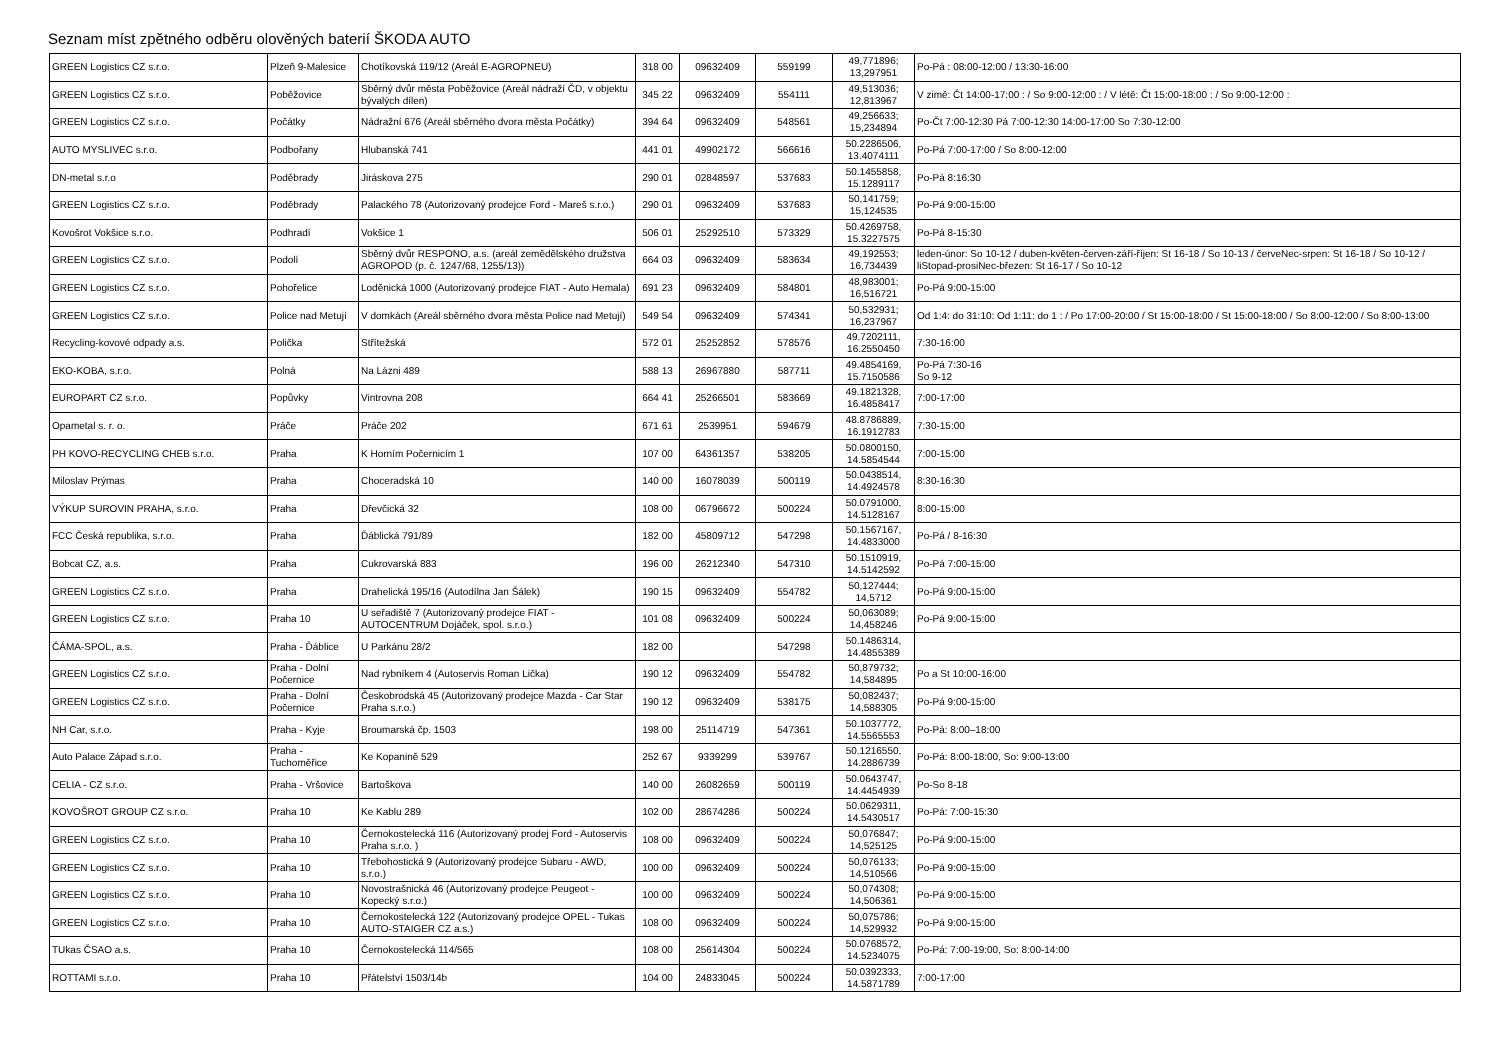Seznam míst zpětného odběru olověných baterií ŠKODA AUTO
| GREEN Logistics CZ s.r.o. | Plzeň 9-Malesice | Chotíkovská 119/12 (Areál E-AGROPNEU) | 318 00 | 09632409 | 559199 | 49,771896; 13,297951 | Po-Pá : 08:00-12:00 / 13:30-16:00 |
| GREEN Logistics CZ s.r.o. | Poběžovice | Sběrný dvůr města Poběžovice (Areál nádraží ČD, v objektu bývalých dílen) | 345 22 | 09632409 | 554111 | 49,513036; 12,813967 | V zimě: Čt 14:00-17:00 : / So 9:00-12:00 : / V létě: Čt 15:00-18:00 : / So 9:00-12:00 : |
| GREEN Logistics CZ s.r.o. | Počátky | Nádražní 676 (Areál sběrného dvora města Počátky) | 394 64 | 09632409 | 548561 | 49,256633; 15,234894 | Po-Čt 7:00-12:30 Pá 7:00-12:30 14:00-17:00 So 7:30-12:00 |
| AUTO MYSLIVEC s.r.o. | Podbořany | Hlubanská 741 | 441 01 | 49902172 | 566616 | 50.2286506, 13.4074111 | Po-Pá 7:00-17:00 / So 8:00-12:00 |
| DN-metal s.r.o | Poděbrady | Jiráskova 275 | 290 01 | 02848597 | 537683 | 50.1455858, 15.1289117 | Po-Pá 8:16:30 |
| GREEN Logistics CZ s.r.o. | Poděbrady | Palackého 78 (Autorizovaný prodejce Ford - Mareš s.r.o.) | 290 01 | 09632409 | 537683 | 50,141759; 15,124535 | Po-Pá 9:00-15:00 |
| Kovošrot Vokšice s.r.o. | Podhradí | Vokšice 1 | 506 01 | 25292510 | 573329 | 50.4269758, 15.3227575 | Po-Pá 8-15:30 |
| GREEN Logistics CZ s.r.o. | Podolí | Sběrný dvůr RESPONO, a.s. (areál zemědělského družstva AGROPOD (p. č. 1247/68, 1255/13)) | 664 03 | 09632409 | 583634 | 49,192553; 16,734439 | leden-únor: So 10-12 / duben-květen-červen-září-říjen: St 16-18 / So 10-13 / červeNec-srpen: St 16-18 / So 10-12 / liStopad-prosiNec-březen: St 16-17 / So 10-12 |
| GREEN Logistics CZ s.r.o. | Pohořelice | Loděnická 1000 (Autorizovaný prodejce FIAT - Auto Hemala) | 691 23 | 09632409 | 584801 | 48,983001; 16,516721 | Po-Pá 9:00-15:00 |
| GREEN Logistics CZ s.r.o. | Police nad Metují | V domkách (Areál sběrného dvora města Police nad Metují) | 549 54 | 09632409 | 574341 | 50,532931; 16,237967 | Od 1:4: do 31:10: Od 1:11: do 1 : / Po 17:00-20:00 / St 15:00-18:00 / St 15:00-18:00 / So 8:00-12:00 / So 8:00-13:00 |
| Recycling-kovové odpady a.s. | Polička | Střítežská | 572 01 | 25252852 | 578576 | 49.7202111, 16.2550450 | 7:30-16:00 |
| EKO-KOBA, s.r.o. | Polná | Na Lázni 489 | 588 13 | 26967880 | 587711 | 49.4854169, 15.7150586 | Po-Pá 7:30-16 So 9-12 |
| EUROPART CZ s.r.o. | Popůvky | Vintrovna 208 | 664 41 | 25266501 | 583669 | 49.1821328, 16.4858417 | 7:00-17:00 |
| Opametal s. r. o. | Práče | Práče 202 | 671 61 | 2539951 | 594679 | 48.8786889, 16.1912783 | 7:30-15:00 |
| PH KOVO-RECYCLING CHEB s.r.o. | Praha | K Horním Počernicím 1 | 107 00 | 64361357 | 538205 | 50.0800150, 14.5854544 | 7:00-15:00 |
| Miloslav Prýmas | Praha | Choceradská 10 | 140 00 | 16078039 | 500119 | 50.0438514, 14.4924578 | 8:30-16:30 |
| VÝKUP SUROVIN PRAHA, s.r.o. | Praha | Dřevčická 32 | 108 00 | 06796672 | 500224 | 50.0791000, 14.5128167 | 8:00-15:00 |
| FCC Česká republika, s.r.o. | Praha | Ďáblická 791/89 | 182 00 | 45809712 | 547298 | 50.1567167, 14.4833000 | Po-Pá / 8-16:30 |
| Bobcat CZ, a.s. | Praha | Cukrovarská 883 | 196 00 | 26212340 | 547310 | 50.1510919, 14.5142592 | Po-Pá 7:00-15:00 |
| GREEN Logistics CZ s.r.o. | Praha | Drahelická 195/16 (Autodílna Jan Šálek) | 190 15 | 09632409 | 554782 | 50,127444; 14,5712 | Po-Pá 9:00-15:00 |
| GREEN Logistics CZ s.r.o. | Praha 10 | U seřadiště 7 (Autorizovaný prodejce FIAT - AUTOCENTRUM Dojáček, spol. s.r.o.) | 101 08 | 09632409 | 500224 | 50,063089; 14,458246 | Po-Pá 9:00-15:00 |
| ČÁMA-SPOL, a.s. | Praha - Ďáblice | U Parkánu 28/2 | 182 00 | | 547298 | 50.1486314, 14.4855389 | |
| GREEN Logistics CZ s.r.o. | Praha - Dolní Počernice | Nad rybníkem 4 (Autoservis Roman Lička) | 190 12 | 09632409 | 554782 | 50,879732; 14,584895 | Po a St 10:00-16:00 |
| GREEN Logistics CZ s.r.o. | Praha - Dolní Počernice | Českobrodská 45 (Autorizovaný prodejce Mazda - Car Star Praha s.r.o.) | 190 12 | 09632409 | 538175 | 50,082437; 14,588305 | Po-Pá 9:00-15:00 |
| NH Car, s.r.o. | Praha - Kyje | Broumarská čp. 1503 | 198 00 | 25114719 | 547361 | 50.1037772, 14.5565553 | Po-Pá: 8:00–18:00 |
| Auto Palace Západ s.r.o. | Praha - Tuchoměřice | Ke Kopanině 529 | 252 67 | 9339299 | 539767 | 50.1216550, 14.2886739 | Po-Pá: 8:00-18:00, So: 9:00-13:00 |
| CELIA - CZ s.r.o. | Praha - Vršovice | Bartoškova | 140 00 | 26082659 | 500119 | 50.0643747, 14.4454939 | Po-So 8-18 |
| KOVOŠROT GROUP CZ s.r.o. | Praha 10 | Ke Kablu 289 | 102 00 | 28674286 | 500224 | 50.0629311, 14.5430517 | Po-Pá: 7:00-15:30 |
| GREEN Logistics CZ s.r.o. | Praha 10 | Černokostelecká 116 (Autorizovaný prodej Ford - Autoservis Praha s.r.o. ) | 108 00 | 09632409 | 500224 | 50,076847; 14,525125 | Po-Pá 9:00-15:00 |
| GREEN Logistics CZ s.r.o. | Praha 10 | Třebohostická 9 (Autorizovaný prodejce Subaru - AWD, s.r.o.) | 100 00 | 09632409 | 500224 | 50,076133; 14,510566 | Po-Pá 9:00-15:00 |
| GREEN Logistics CZ s.r.o. | Praha 10 | Novostrašnická 46 (Autorizovaný prodejce Peugeot - Kopecký s.r.o.) | 100 00 | 09632409 | 500224 | 50,074308; 14,506361 | Po-Pá 9:00-15:00 |
| GREEN Logistics CZ s.r.o. | Praha 10 | Černokostelecká 122 (Autorizovaný prodejce OPEL - Tukas AUTO-STAIGER CZ a.s.) | 108 00 | 09632409 | 500224 | 50,075786; 14,529932 | Po-Pá 9:00-15:00 |
| TUkas ČSAO a.s. | Praha 10 | Černokostelecká 114/565 | 108 00 | 25614304 | 500224 | 50.0768572, 14.5234075 | Po-Pá: 7:00-19:00, So: 8:00-14:00 |
| ROTTAMI s.r.o. | Praha 10 | Přátelství 1503/14b | 104 00 | 24833045 | 500224 | 50.0392333, 14.5871789 | 7:00-17:00 |